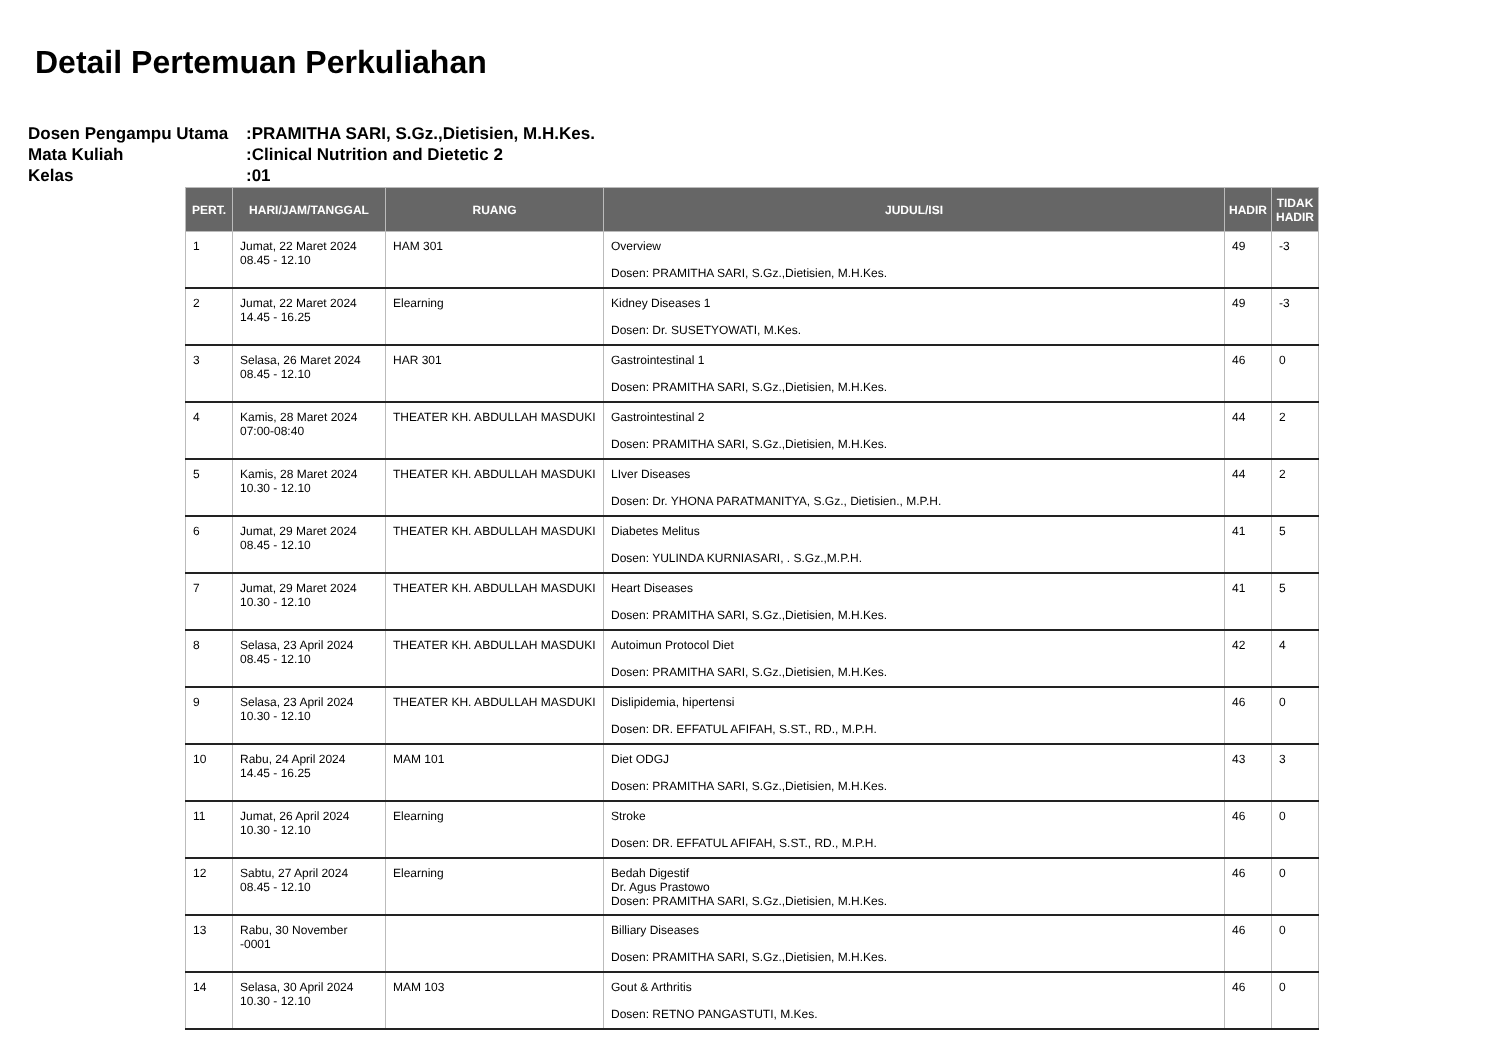Detail Pertemuan Perkuliahan
| Dosen Pengampu Utama | :PRAMITHA SARI, S.Gz.,Dietisien, M.H.Kes. |
| Mata Kuliah | :Clinical Nutrition and Dietetic 2 |
| Kelas | :01 |
| PERT. | HARI/JAM/TANGGAL | RUANG | JUDUL/ISI | HADIR | TIDAK HADIR |
| --- | --- | --- | --- | --- | --- |
| 1 | Jumat, 22 Maret 2024 08.45 - 12.10 | HAM 301 | Overview Dosen: PRAMITHA SARI, S.Gz.,Dietisien, M.H.Kes. | 49 | -3 |
| 2 | Jumat, 22 Maret 2024 14.45 - 16.25 | Elearning | Kidney Diseases 1 Dosen: Dr. SUSETYOWATI, M.Kes. | 49 | -3 |
| 3 | Selasa, 26 Maret 2024 08.45 - 12.10 | HAR 301 | Gastrointestinal 1 Dosen: PRAMITHA SARI, S.Gz.,Dietisien, M.H.Kes. | 46 | 0 |
| 4 | Kamis, 28 Maret 2024 07:00-08:40 | THEATER KH. ABDULLAH MASDUKI | Gastrointestinal 2 Dosen: PRAMITHA SARI, S.Gz.,Dietisien, M.H.Kes. | 44 | 2 |
| 5 | Kamis, 28 Maret 2024 10.30 - 12.10 | THEATER KH. ABDULLAH MASDUKI | LIver Diseases Dosen: Dr. YHONA PARATMANITYA, S.Gz., Dietisien., M.P.H. | 44 | 2 |
| 6 | Jumat, 29 Maret 2024 08.45 - 12.10 | THEATER KH. ABDULLAH MASDUKI | Diabetes Melitus Dosen: YULINDA KURNIASARI, . S.Gz.,M.P.H. | 41 | 5 |
| 7 | Jumat, 29 Maret 2024 10.30 - 12.10 | THEATER KH. ABDULLAH MASDUKI | Heart Diseases Dosen: PRAMITHA SARI, S.Gz.,Dietisien, M.H.Kes. | 41 | 5 |
| 8 | Selasa, 23 April 2024 08.45 - 12.10 | THEATER KH. ABDULLAH MASDUKI | Autoimun Protocol Diet Dosen: PRAMITHA SARI, S.Gz.,Dietisien, M.H.Kes. | 42 | 4 |
| 9 | Selasa, 23 April 2024 10.30 - 12.10 | THEATER KH. ABDULLAH MASDUKI | Dislipidemia, hipertensi Dosen: DR. EFFATUL AFIFAH, S.ST., RD., M.P.H. | 46 | 0 |
| 10 | Rabu, 24 April 2024 14.45 - 16.25 | MAM 101 | Diet ODGJ Dosen: PRAMITHA SARI, S.Gz.,Dietisien, M.H.Kes. | 43 | 3 |
| 11 | Jumat, 26 April 2024 10.30 - 12.10 | Elearning | Stroke Dosen: DR. EFFATUL AFIFAH, S.ST., RD., M.P.H. | 46 | 0 |
| 12 | Sabtu, 27 April 2024 08.45 - 12.10 | Elearning | Bedah Digestif Dr. Agus Prastowo Dosen: PRAMITHA SARI, S.Gz.,Dietisien, M.H.Kes. | 46 | 0 |
| 13 | Rabu, 30 November -0001 | | Billiary Diseases Dosen: PRAMITHA SARI, S.Gz.,Dietisien, M.H.Kes. | 46 | 0 |
| 14 | Selasa, 30 April 2024 10.30 - 12.10 | MAM 103 | Gout & Arthritis Dosen: RETNO PANGASTUTI, M.Kes. | 46 | 0 |